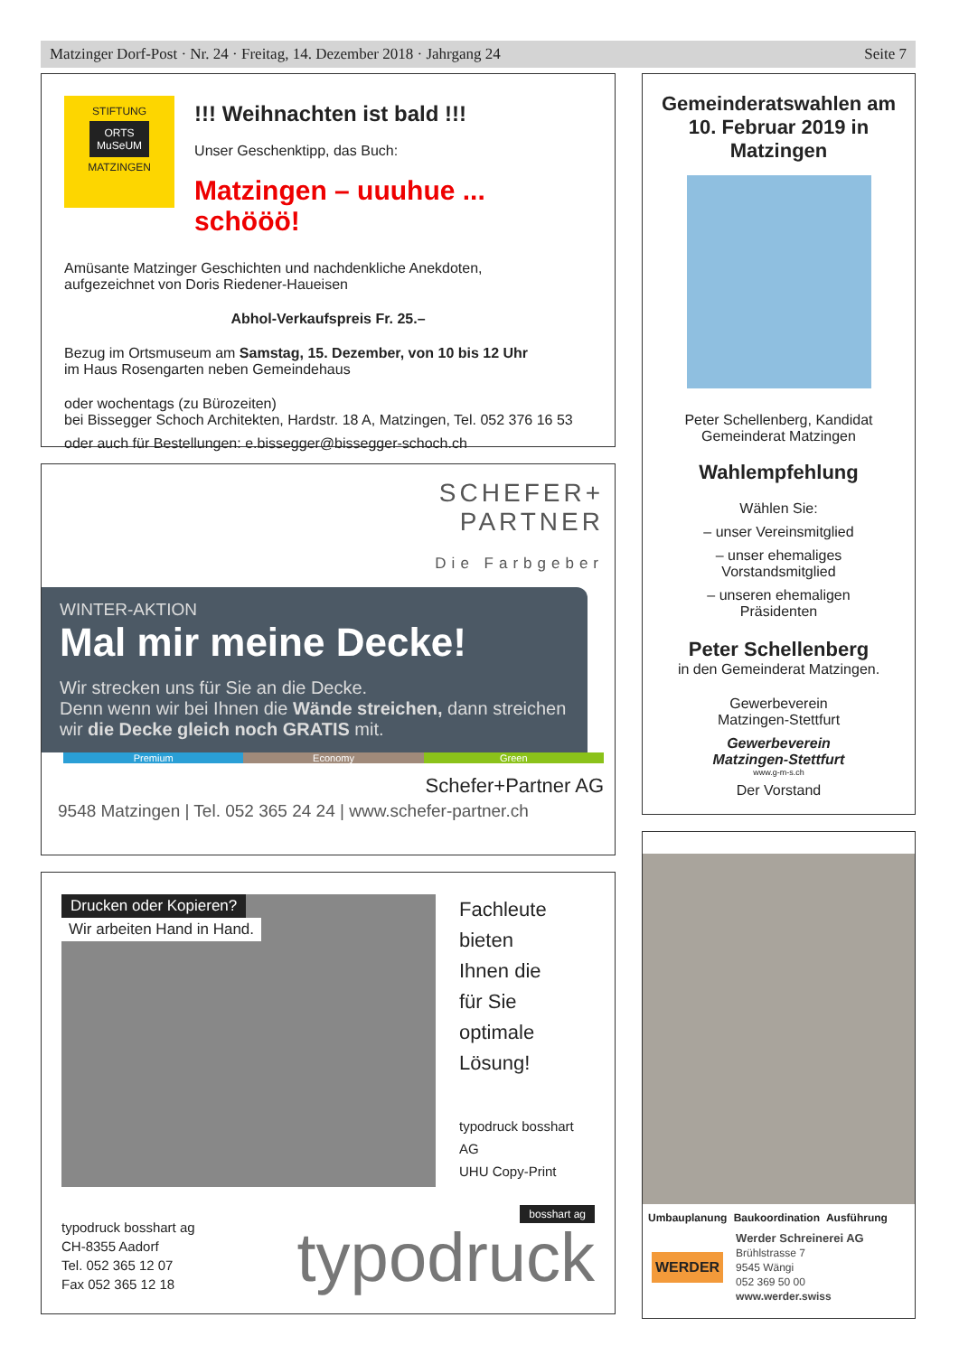Matzinger Dorf-Post · Nr. 24 · Freitag, 14. Dezember 2018 · Jahrgang 24 Seite 7
STIFTUNG
ORTS
MuSeUM
MATZINGEN
!!! Weihnachten ist bald !!!
Unser Geschenktipp, das Buch:
Matzingen – uuuhue ... schööö!
Amüsante Matzinger Geschichten und nachdenkliche Anekdoten,
aufgezeichnet von Doris Riedener-Haueisen
Abhol-Verkaufspreis Fr. 25.–
Bezug im Ortsmuseum am Samstag, 15. Dezember, von 10 bis 12 Uhr
im Haus Rosengarten neben Gemeindehaus
oder wochentags (zu Bürozeiten)
bei Bissegger Schoch Architekten, Hardstr. 18 A, Matzingen, Tel. 052 376 16 53
oder auch für Bestellungen: e.bissegger@bissegger-schoch.ch
SCHEFER+
PARTNER
Die Farbgeber
WINTER-AKTION
Mal mir meine Decke!
Wir strecken uns für Sie an die Decke.
Denn wenn wir bei Ihnen die Wände streichen, dann streichen wir die Decke gleich noch GRATIS mit.
Premium Economy Green
Schefer+Partner AG
9548 Matzingen | Tel. 052 365 24 24 | www.schefer-partner.ch
Drucken oder Kopieren?
Wir arbeiten Hand in Hand.
Fachleute
bieten
Ihnen die
für Sie
optimale
Lösung!
typodruck bosshart AG
UHU Copy-Print
typodruck bosshart ag
CH-8355 Aadorf
Tel. 052 365 12 07
Fax 052 365 12 18
bosshart ag
typodruck
Gemeinderatswahlen am 10. Februar 2019 in Matzingen
Peter Schellenberg, Kandidat
Gemeinderat Matzingen
Wahlempfehlung
Wählen Sie:
– unser Vereinsmitglied
– unser ehemaliges
Vorstandsmitglied
– unseren ehemaligen
Präsidenten
Peter Schellenberg
in den Gemeinderat Matzingen.
Gewerbeverein
Matzingen-Stettfurt
Gewerbeverein
Matzingen-Stettfurt
www.g-m-s.ch
Der Vorstand
Umbauplanung Baukoordination Ausführung
WERDER
Werder Schreinerei AG
Brühlstrasse 7
9545 Wängi
052 369 50 00
www.werder.swiss